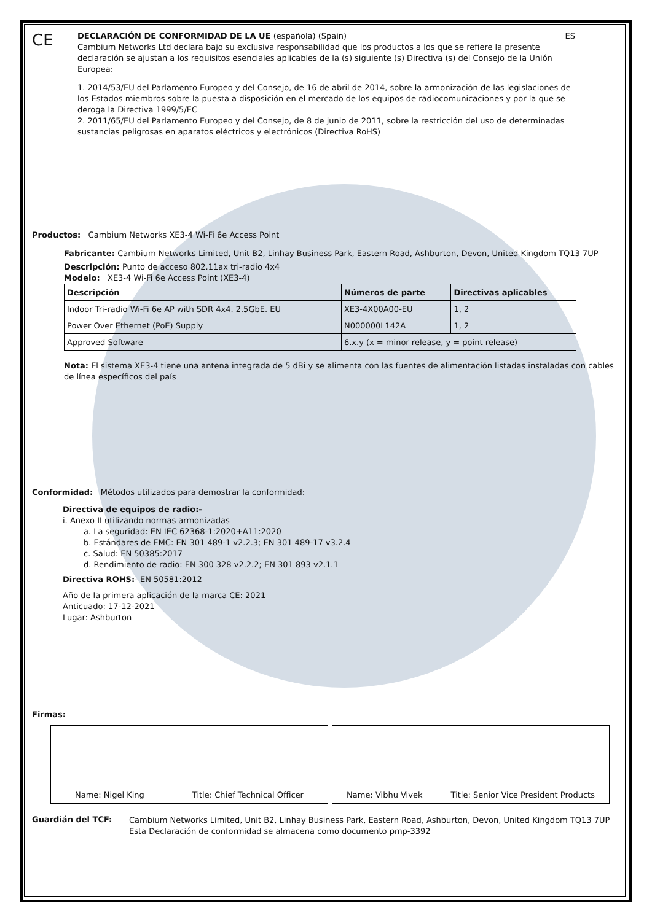CE
DECLARACIÓN DE CONFORMIDAD DE LA UE (española) (Spain) ES
Cambium Networks Ltd declara bajo su exclusiva responsabilidad que los productos a los que se refiere la presente declaración se ajustan a los requisitos esenciales aplicables de la (s) siguiente (s) Directiva (s) del Consejo de la Unión Europea:
1. 2014/53/EU del Parlamento Europeo y del Consejo, de 16 de abril de 2014, sobre la armonización de las legislaciones de los Estados miembros sobre la puesta a disposición en el mercado de los equipos de radiocomunicaciones y por la que se deroga la Directiva 1999/5/EC
2. 2011/65/EU del Parlamento Europeo y del Consejo, de 8 de junio de 2011, sobre la restricción del uso de determinadas sustancias peligrosas en aparatos eléctricos y electrónicos (Directiva RoHS)
Productos: Cambium Networks XE3-4 Wi-Fi 6e Access Point
Fabricante: Cambium Networks Limited, Unit B2, Linhay Business Park, Eastern Road, Ashburton, Devon, United Kingdom TQ13 7UP
Descripción: Punto de acceso 802.11ax tri-radio 4x4
Modelo: XE3-4 Wi-Fi 6e Access Point (XE3-4)
| Descripción | Números de parte | Directivas aplicables |
| --- | --- | --- |
| Indoor Tri-radio Wi-Fi 6e AP with SDR 4x4. 2.5GbE. EU | XE3-4X00A00-EU | 1, 2 |
| Power Over Ethernet (PoE) Supply | N000000L142A | 1, 2 |
| Approved Software | 6.x.y (x = minor release, y = point release) | |
Nota: El sistema XE3-4 tiene una antena integrada de 5 dBi y se alimenta con las fuentes de alimentación listadas instaladas con cables de línea específicos del país
Conformidad: Métodos utilizados para demostrar la conformidad:
Directiva de equipos de radio:-
i. Anexo II utilizando normas armonizadas
a. La seguridad: EN IEC 62368-1:2020+A11:2020
b. Estándares de EMC: EN 301 489-1 v2.2.3; EN 301 489-17 v3.2.4
c. Salud: EN 50385:2017
d. Rendimiento de radio: EN 300 328 v2.2.2; EN 301 893 v2.1.1
Directiva ROHS:- EN 50581:2012
Año de la primera aplicación de la marca CE: 2021
Anticuado: 17-12-2021
Lugar: Ashburton
Firmas:
Name: Nigel King Title: Chief Technical Officer
Name: Vibhu Vivek Title: Senior Vice President Products
Guardián del TCF:
Cambium Networks Limited, Unit B2, Linhay Business Park, Eastern Road, Ashburton, Devon, United Kingdom TQ13 7UP
Esta Declaración de conformidad se almacena como documento pmp-3392